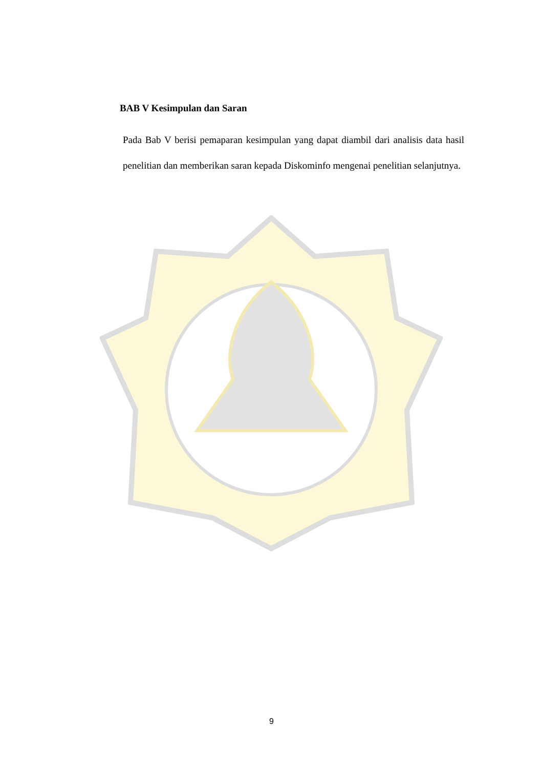BAB V Kesimpulan dan Saran
Pada Bab V berisi pemaparan kesimpulan yang dapat diambil dari analisis data hasil penelitian dan memberikan saran kepada Diskominfo mengenai penelitian selanjutnya.
9